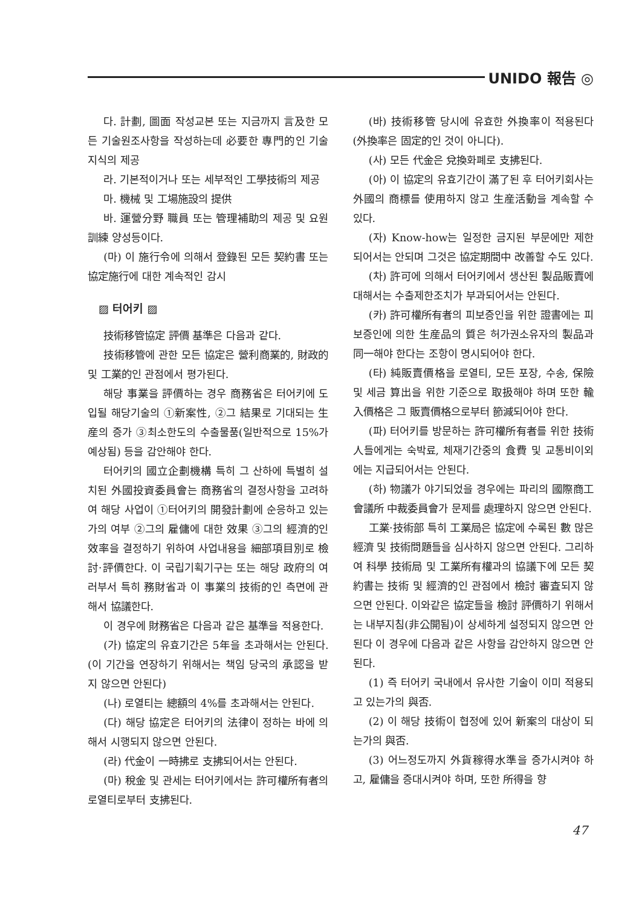UNIDO 報告 ◎
다. 計劃, 圖面 작성교본 또는 지금까지 言及한 모든 기술원조사항을 작성하는데 必要한 專門的인 기술지식의 제공
라. 기본적이거나 또는 세부적인 工學技術의 제공
마. 機械 및 工場施設의 提供
바. 運營分野 職員 또는 管理補助의 제공 및 요원 訓練 양성등이다.
(마) 이 施行令에 의해서 登錄된 모든 契約書 또는 協定施行에 대한 계속적인 감시
▨ 터어키 ▨
技術移管協定 評價 基準은 다음과 같다.
技術移管에 관한 모든 協定은 營利商業的, 財政的 및 工業的인 관점에서 평가된다.
해당 事業을 評價하는 경우 商務省은 터어키에 도입될 해당기술의 ①新案性, ②그 結果로 기대되는 生産의 증가 ③최소한도의 수출물품(일반적으로 15%가 예상됨) 등을 감안해야 한다.
터어키의 國立企劃機構 특히 그 산하에 특별히 설치된 外國投資委員會는 商務省의 결정사항을 고려하여 해당 사업이 ①터어키의 開發計劃에 순응하고 있는가의 여부 ②그의 雇傭에 대한 效果 ③그의 經濟的인 效率을 결정하기 위하여 사업내용을 細部項目別로 檢討·評價한다. 이 국립기획기구는 또는 해당 政府의 여러부서 특히 務財省과 이 事業의 技術的인 측면에 관해서 協議한다.
이 경우에 財務省은 다음과 같은 基準을 적용한다.
(가) 協定의 유효기간은 5年을 초과해서는 안된다. (이 기간을 연장하기 위해서는 책임 당국의 承認을 받지 않으면 안된다)
(나) 로열티는 總額의 4%를 초과해서는 안된다.
(다) 해당 協定은 터어키의 法律이 정하는 바에 의해서 시행되지 않으면 안된다.
(라) 代金이 一時拂로 支拂되어서는 안된다.
(마) 稅金 및 관세는 터어키에서는 許可權所有者의 로열티로부터 支拂된다.
(바) 技術移管 당시에 유효한 外換率이 적용된다(外換率은 固定的인 것이 아니다).
(사) 모든 代金은 兌換화폐로 支拂된다.
(아) 이 協定의 유효기간이 滿了된 후 터어키회사는 外國의 商標를 使用하지 않고 生産活動을 계속할 수 있다.
(자) Know-how는 일정한 금지된 부문에만 제한되어서는 안되며 그것은 協定期間中 改善할 수도 있다.
(차) 許可에 의해서 터어키에서 생산된 製品販賣에 대해서는 수출제한조치가 부과되어서는 안된다.
(카) 許可權所有者의 피보증인을 위한 證書에는 피보증인에 의한 生産品의 質은 허가권소유자의 製品과 同一해야 한다는 조항이 명시되어야 한다.
(타) 純販賣價格을 로열티, 모든 포장, 수송, 保險 및 세금 算出을 위한 기준으로 取扱해야 하며 또한 輸入價格은 그 販賣價格으로부터 節減되어야 한다.
(파) 터어키를 방문하는 許可權所有者를 위한 技術人들에게는 숙박료, 체재기간중의 食費 및 교통비이외에는 지급되어서는 안된다.
(하) 物議가 야기되었을 경우에는 파리의 國際商工會議所 中裁委員會가 문제를 處理하지 않으면 안된다.
工業·技術部 특히 工業局은 協定에 수록된 數 많은 經濟 및 技術問題들을 심사하지 않으면 안된다. 그리하여 科學 技術局 및 工業所有權과의 協議下에 모든 契約書는 技術 및 經濟的인 관점에서 檢討 審査되지 않으면 안된다. 이와같은 協定들을 檢討 評價하기 위해서는 내부지침(非公開됨)이 상세하게 설정되지 않으면 안된다 이 경우에 다음과 같은 사항을 감안하지 않으면 안된다.
(1) 즉 터어키 국내에서 유사한 기술이 이미 적용되고 있는가의 與否.
(2) 이 해당 技術이 협정에 있어 新案의 대상이 되는가의 與否.
(3) 어느정도까지 外貨稼得水準을 증가시켜야 하고, 雇傭을 증대시켜야 하며, 또한 所得을 향
47